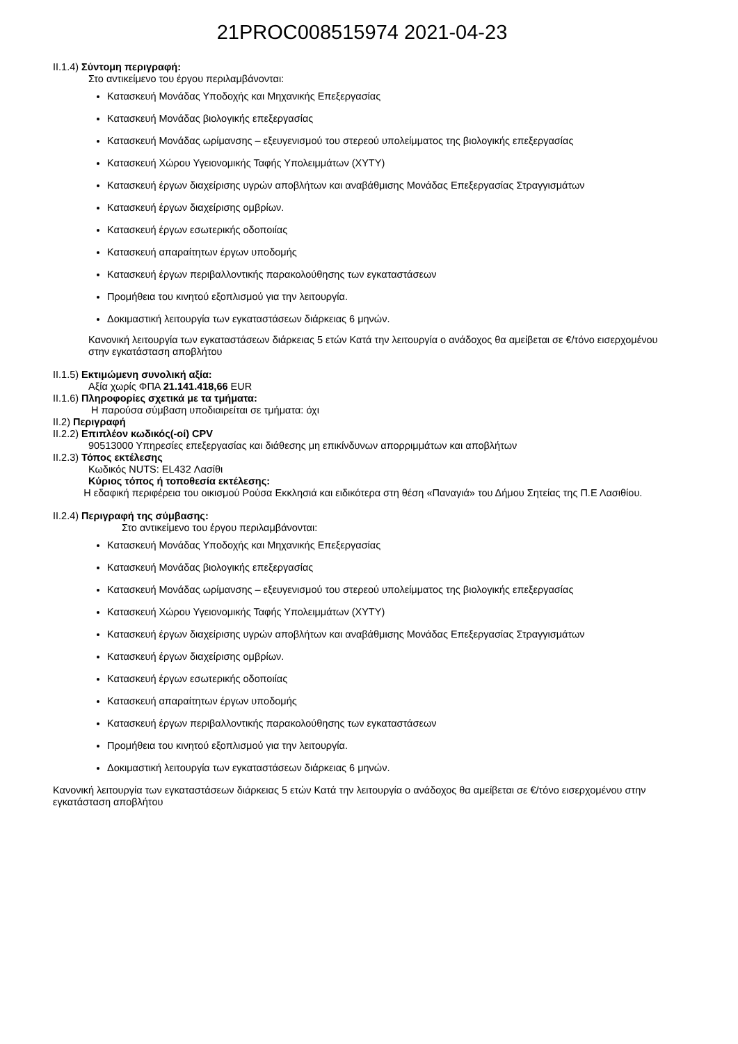21PROC008515974 2021-04-23
II.1.4) Σύντομη περιγραφή:
Στο αντικείμενο του έργου περιλαμβάνονται:
Κατασκευή Μονάδας Υποδοχής και Μηχανικής Επεξεργασίας
Κατασκευή Μονάδας βιολογικής επεξεργασίας
Κατασκευή Μονάδας ωρίμανσης – εξευγενισμού του στερεού υπολείμματος της βιολογικής επεξεργασίας
Κατασκευή Χώρου Υγειονομικής Ταφής Υπολειμμάτων (ΧΥΤΥ)
Κατασκευή έργων διαχείρισης υγρών αποβλήτων και αναβάθμισης Μονάδας Επεξεργασίας Στραγγισμάτων
Κατασκευή έργων διαχείρισης ομβρίων.
Κατασκευή έργων εσωτερικής οδοποιίας
Κατασκευή απαραίτητων έργων υποδομής
Κατασκευή έργων περιβαλλοντικής παρακολούθησης των εγκαταστάσεων
Προμήθεια του κινητού εξοπλισμού για την λειτουργία.
Δοκιμαστική λειτουργία των εγκαταστάσεων διάρκειας 6 μηνών.
Κανονική λειτουργία των εγκαταστάσεων διάρκειας 5 ετών Κατά την λειτουργία ο ανάδοχος θα αμείβεται σε €/τόνο εισερχομένου στην εγκατάσταση αποβλήτου
II.1.5) Εκτιμώμενη συνολική αξία:
Αξία χωρίς ΦΠΑ 21.141.418,66 EUR
II.1.6) Πληροφορίες σχετικά με τα τμήματα:
Η παρούσα σύμβαση υποδιαιρείται σε τμήματα: όχι
II.2) Περιγραφή
II.2.2) Επιπλέον κωδικός(-οί) CPV
90513000 Υπηρεσίες επεξεργασίας και διάθεσης μη επικίνδυνων απορριμμάτων και αποβλήτων
II.2.3) Τόπος εκτέλεσης
Κωδικός NUTS: EL432 Λασίθι
Κύριος τόπος ή τοποθεσία εκτέλεσης:
Η εδαφική περιφέρεια του οικισμού Ρούσα Εκκλησιά και ειδικότερα στη θέση «Παναγιά» του Δήμου Σητείας της Π.Ε Λασιθίου.
II.2.4) Περιγραφή της σύμβασης:
Στο αντικείμενο του έργου περιλαμβάνονται:
Κατασκευή Μονάδας Υποδοχής και Μηχανικής Επεξεργασίας
Κατασκευή Μονάδας βιολογικής επεξεργασίας
Κατασκευή Μονάδας ωρίμανσης – εξευγενισμού του στερεού υπολείμματος της βιολογικής επεξεργασίας
Κατασκευή Χώρου Υγειονομικής Ταφής Υπολειμμάτων (ΧΥΤΥ)
Κατασκευή έργων διαχείρισης υγρών αποβλήτων και αναβάθμισης Μονάδας Επεξεργασίας Στραγγισμάτων
Κατασκευή έργων διαχείρισης ομβρίων.
Κατασκευή έργων εσωτερικής οδοποιίας
Κατασκευή απαραίτητων έργων υποδομής
Κατασκευή έργων περιβαλλοντικής παρακολούθησης των εγκαταστάσεων
Προμήθεια του κινητού εξοπλισμού για την λειτουργία.
Δοκιμαστική λειτουργία των εγκαταστάσεων διάρκειας 6 μηνών.
Κανονική λειτουργία των εγκαταστάσεων διάρκειας 5 ετών Κατά την λειτουργία ο ανάδοχος θα αμείβεται σε €/τόνο εισερχομένου στην εγκατάσταση αποβλήτου